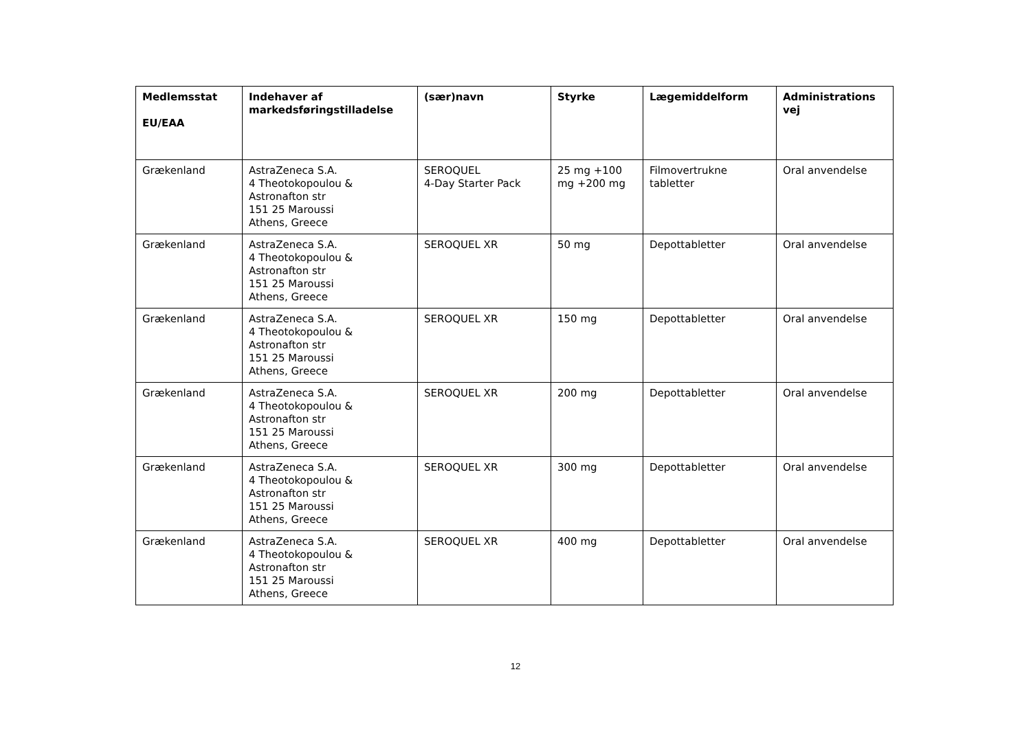| Medlemsstat EU/EAA | Indehaver af markedsføringstilladelse | (sær)navn | Styrke | Lægemiddelform | Administrations vej |
| --- | --- | --- | --- | --- | --- |
| Grækenland | AstraZeneca S.A. 4 Theotokopoulou & Astronafton str 151 25 Maroussi Athens, Greece | SEROQUEL 4-Day Starter Pack | 25 mg +100 mg +200 mg | Filmovertrukne tabletter | Oral anvendelse |
| Grækenland | AstraZeneca S.A. 4 Theotokopoulou & Astronafton str 151 25 Maroussi Athens, Greece | SEROQUEL XR | 50 mg | Depottabletter | Oral anvendelse |
| Grækenland | AstraZeneca S.A. 4 Theotokopoulou & Astronafton str 151 25 Maroussi Athens, Greece | SEROQUEL XR | 150 mg | Depottabletter | Oral anvendelse |
| Grækenland | AstraZeneca S.A. 4 Theotokopoulou & Astronafton str 151 25 Maroussi Athens, Greece | SEROQUEL XR | 200 mg | Depottabletter | Oral anvendelse |
| Grækenland | AstraZeneca S.A. 4 Theotokopoulou & Astronafton str 151 25 Maroussi Athens, Greece | SEROQUEL XR | 300 mg | Depottabletter | Oral anvendelse |
| Grækenland | AstraZeneca S.A. 4 Theotokopoulou & Astronafton str 151 25 Maroussi Athens, Greece | SEROQUEL XR | 400 mg | Depottabletter | Oral anvendelse |
12